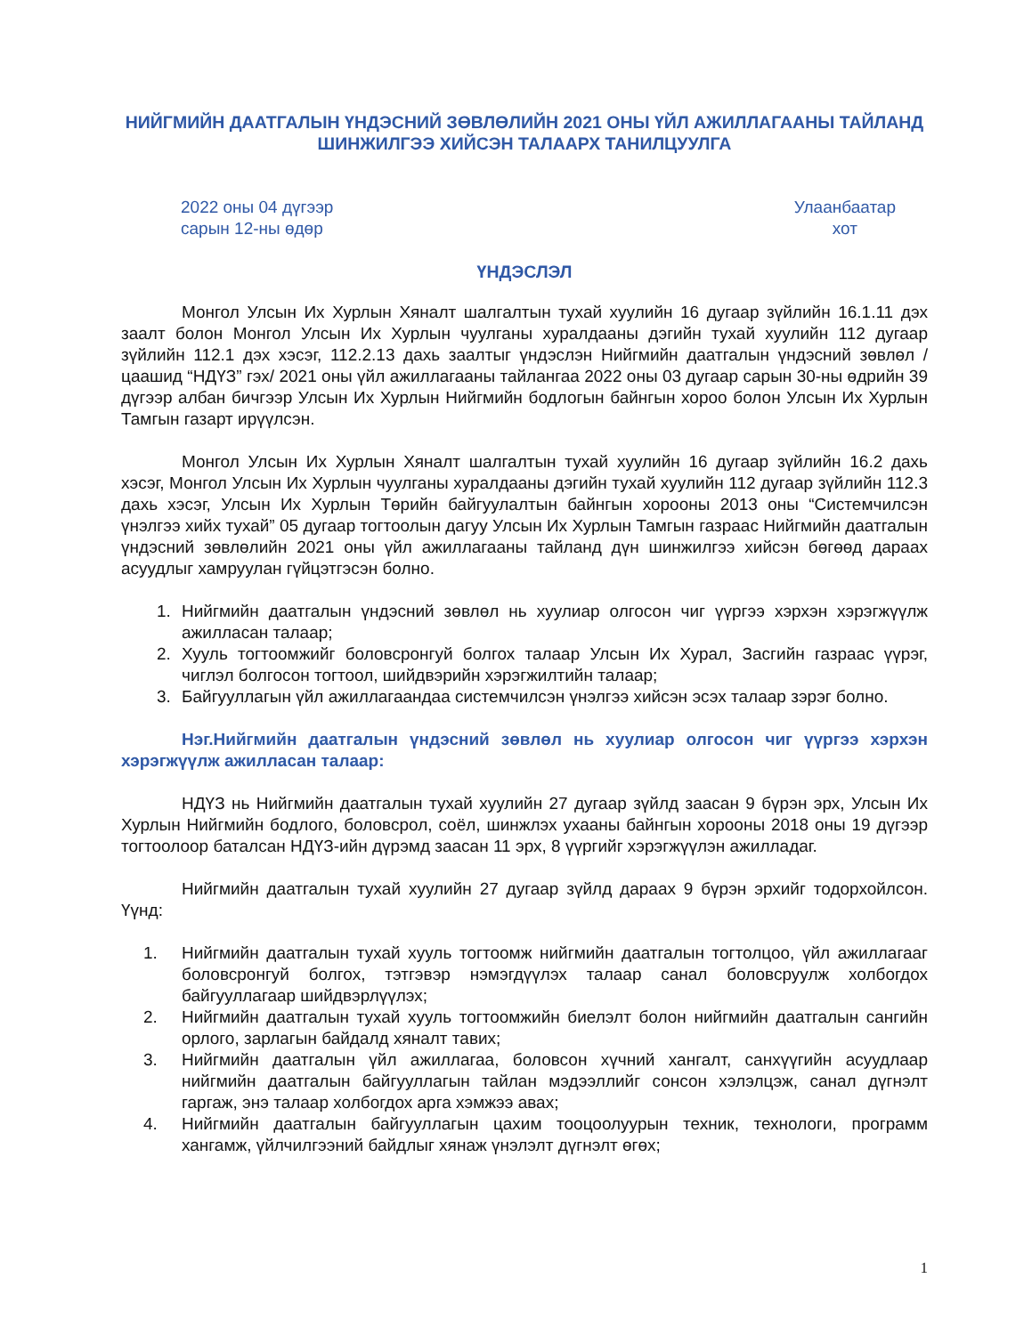НИЙГМИЙН ДААТГАЛЫН ҮНДЭСНИЙ ЗӨВЛӨЛИЙН 2021 ОНЫ ҮЙЛ АЖИЛЛАГААНЫ ТАЙЛАНД ШИНЖИЛГЭЭ ХИЙСЭН ТАЛААРХ ТАНИЛЦУУЛГА
2022 оны 04 дүгээр
сарын 12-ны өдөр
Улаанбаатар
хот
ҮНДЭСЛЭЛ
Монгол Улсын Их Хурлын Хяналт шалгалтын тухай хуулийн 16 дугаар зүйлийн 16.1.11 дэх заалт болон Монгол Улсын Их Хурлын чуулганы хуралдааны дэгийн тухай хуулийн 112 дугаар зүйлийн 112.1 дэх хэсэг, 112.2.13 дахь заалтыг үндэслэн Нийгмийн даатгалын үндэсний зөвлөл /цаашид “НДҮЗ” гэх/ 2021 оны үйл ажиллагааны тайлангаа 2022 оны 03 дугаар сарын 30-ны өдрийн 39 дүгээр албан бичгээр Улсын Их Хурлын Нийгмийн бодлогын байнгын хороо болон Улсын Их Хурлын Тамгын газарт ирүүлсэн.
Монгол Улсын Их Хурлын Хяналт шалгалтын тухай хуулийн 16 дугаар зүйлийн 16.2 дахь хэсэг, Монгол Улсын Их Хурлын чуулганы хуралдааны дэгийн тухай хуулийн 112 дугаар зүйлийн 112.3 дахь хэсэг, Улсын Их Хурлын Төрийн байгуулалтын байнгын хорооны 2013 оны “Системчилсэн үнэлгээ хийх тухай” 05 дугаар тогтоолын дагуу Улсын Их Хурлын Тамгын газраас Нийгмийн даатгалын үндэсний зөвлөлийн 2021 оны үйл ажиллагааны тайланд дүн шинжилгээ хийсэн бөгөөд дараах асуудлыг хамруулан гүйцэтгэсэн болно.
1. Нийгмийн даатгалын үндэсний зөвлөл нь хуулиар олгосон чиг үүргээ хэрхэн хэрэгжүүлж ажилласан талаар;
2. Хууль тогтоомжийг боловсронгуй болгох талаар Улсын Их Хурал, Засгийн газраас үүрэг, чиглэл болгосон тогтоол, шийдвэрийн хэрэгжилтийн талаар;
3. Байгууллагын үйл ажиллагаандаа системчилсэн үнэлгээ хийсэн эсэх талаар зэрэг болно.
Нэг.Нийгмийн даатгалын үндэсний зөвлөл нь хуулиар олгосон чиг үүргээ хэрхэн хэрэгжүүлж ажилласан талаар:
НДҮЗ нь Нийгмийн даатгалын тухай хуулийн 27 дугаар зүйлд заасан 9 бүрэн эрх, Улсын Их Хурлын Нийгмийн бодлого, боловсрол, соёл, шинжлэх ухааны байнгын хорооны 2018 оны 19 дүгээр тогтоолоор баталсан НДҮЗ-ийн дүрэмд заасан 11 эрх, 8 үүргийг хэрэгжүүлэн ажилладаг.
Нийгмийн даатгалын тухай хуулийн 27 дугаар зүйлд дараах 9 бүрэн эрхийг тодорхойлсон. Үүнд:
1. Нийгмийн даатгалын тухай хууль тогтоомж нийгмийн даатгалын тогтолцоо, үйл ажиллагааг боловсронгуй болгох, тэтгэвэр нэмэгдүүлэх талаар санал боловсруулж холбогдох байгууллагаар шийдвэрлүүлэх;
2. Нийгмийн даатгалын тухай хууль тогтоомжийн биелэлт болон нийгмийн даатгалын сангийн орлого, зарлагын байдалд хяналт тавих;
3. Нийгмийн даатгалын үйл ажиллагаа, боловсон хүчний хангалт, санхүүгийн асуудлаар нийгмийн даатгалын байгууллагын тайлан мэдээллийг сонсон хэлэлцэж, санал дүгнэлт гаргаж, энэ талаар холбогдох арга хэмжээ авах;
4. Нийгмийн даатгалын байгууллагын цахим тооцоолуурын техник, технологи, программ хангамж, үйлчилгээний байдлыг хянаж үнэлэлт дүгнэлт өгөх;
1